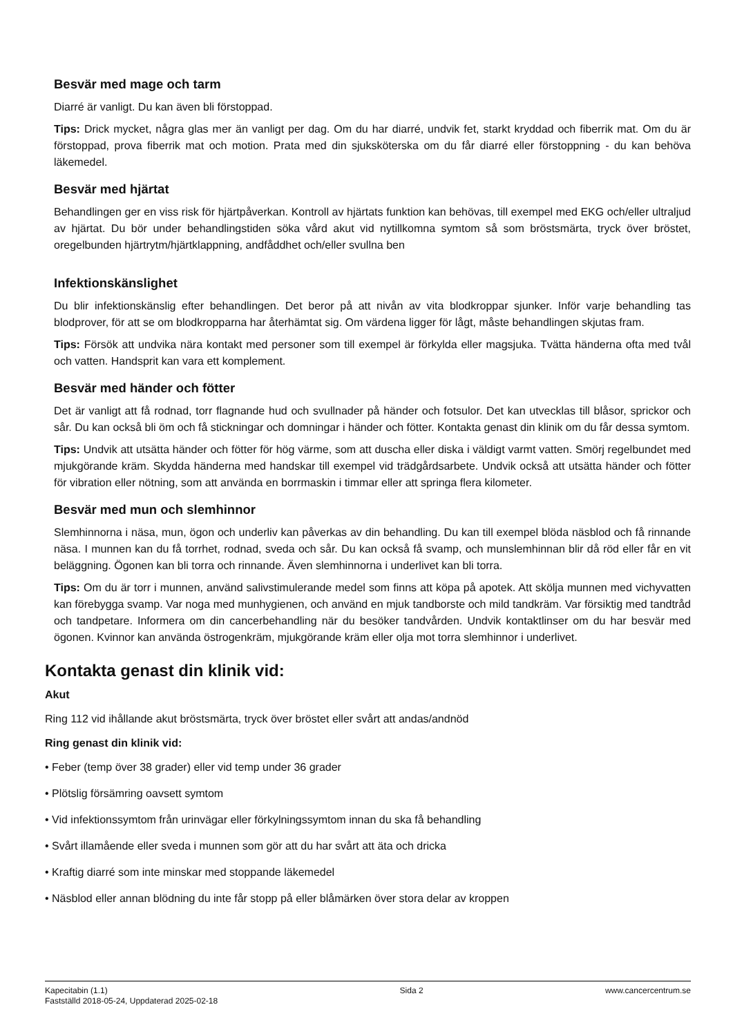Besvär med mage och tarm
Diarré är vanligt. Du kan även bli förstoppad.
Tips: Drick mycket, några glas mer än vanligt per dag. Om du har diarré, undvik fet, starkt kryddad och fiberrik mat. Om du är förstoppad, prova fiberrik mat och motion. Prata med din sjuksköterska om du får diarré eller förstoppning - du kan behöva läkemedel.
Besvär med hjärtat
Behandlingen ger en viss risk för hjärtpåverkan. Kontroll av hjärtats funktion kan behövas, till exempel med EKG och/eller ultraljud av hjärtat. Du bör under behandlingstiden söka vård akut vid nytillkomna symtom så som bröstsmärta, tryck över bröstet, oregelbunden hjärtrytm/hjärtklappning, andfåddhet och/eller svullna ben
Infektionskänslighet
Du blir infektionskänslig efter behandlingen. Det beror på att nivån av vita blodkroppar sjunker. Inför varje behandling tas blodprover, för att se om blodkropparna har återhämtat sig. Om värdena ligger för lågt, måste behandlingen skjutas fram.
Tips: Försök att undvika nära kontakt med personer som till exempel är förkylda eller magsjuka. Tvätta händerna ofta med tvål och vatten. Handsprit kan vara ett komplement.
Besvär med händer och fötter
Det är vanligt att få rodnad, torr flagnande hud och svullnader på händer och fotsulor. Det kan utvecklas till blåsor, sprickor och sår. Du kan också bli öm och få stickningar och domningar i händer och fötter. Kontakta genast din klinik om du får dessa symtom.
Tips: Undvik att utsätta händer och fötter för hög värme, som att duscha eller diska i väldigt varmt vatten. Smörj regelbundet med mjukgörande kräm. Skydda händerna med handskar till exempel vid trädgårdsarbete. Undvik också att utsätta händer och fötter för vibration eller nötning, som att använda en borrmaskin i timmar eller att springa flera kilometer.
Besvär med mun och slemhinnor
Slemhinnorna i näsa, mun, ögon och underliv kan påverkas av din behandling. Du kan till exempel blöda näsblod och få rinnande näsa. I munnen kan du få torrhet, rodnad, sveda och sår. Du kan också få svamp, och munslemhinnan blir då röd eller får en vit beläggning. Ögonen kan bli torra och rinnande. Även slemhinnorna i underlivet kan bli torra.
Tips: Om du är torr i munnen, använd salivstimulerande medel som finns att köpa på apotek. Att skölja munnen med vichyvatten kan förebygga svamp. Var noga med munhygienen, och använd en mjuk tandborste och mild tandkräm. Var försiktig med tandtråd och tandpetare. Informera om din cancerbehandling när du besöker tandvården. Undvik kontaktlinser om du har besvär med ögonen. Kvinnor kan använda östrogenkräm, mjukgörande kräm eller olja mot torra slemhinnor i underlivet.
Kontakta genast din klinik vid:
Akut
Ring 112 vid ihållande akut bröstsmärta, tryck över bröstet eller svårt att andas/andnöd
Ring genast din klinik vid:
• Feber (temp över 38 grader) eller vid temp under 36 grader
• Plötslig försämring oavsett symtom
• Vid infektionssymtom från urinvägar eller förkylningssymtom innan du ska få behandling
• Svårt illamående eller sveda i munnen som gör att du har svårt att äta och dricka
• Kraftig diarré som inte minskar med stoppande läkemedel
• Näsblod eller annan blödning du inte får stopp på eller blåmärken över stora delar av kroppen
Kapecitabin (1.1)
Fastställd 2018-05-24, Uppdaterad 2025-02-18
Sida 2 www.cancercentrum.se